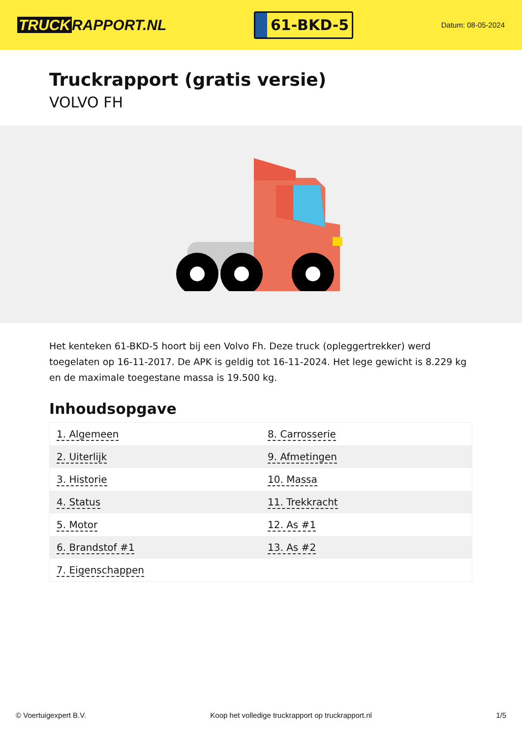TRUCK RAPPORT.NL
61-BKD-5
Datum: 08-05-2024
Truckrapport (gratis versie)
VOLVO FH
Het kenteken 61-BKD-5 hoort bij een Volvo Fh. Deze truck (opleggertrekker) werd toegelaten op 16-11-2017. De APK is geldig tot 16-11-2024. Het lege gewicht is 8.229 kg en de maximale toegestane massa is 19.500 kg.
Inhoudsopgave
| 1. Algemeen | 8. Carrosserie |
| 2. Uiterlijk | 9. Afmetingen |
| 3. Historie | 10. Massa |
| 4. Status | 11. Trekkracht |
| 5. Motor | 12. As #1 |
| 6. Brandstof #1 | 13. As #2 |
| 7. Eigenschappen | |
© Voertuigexpert B.V. Koop het volledige truckrapport op truckrapport.nl
1/5